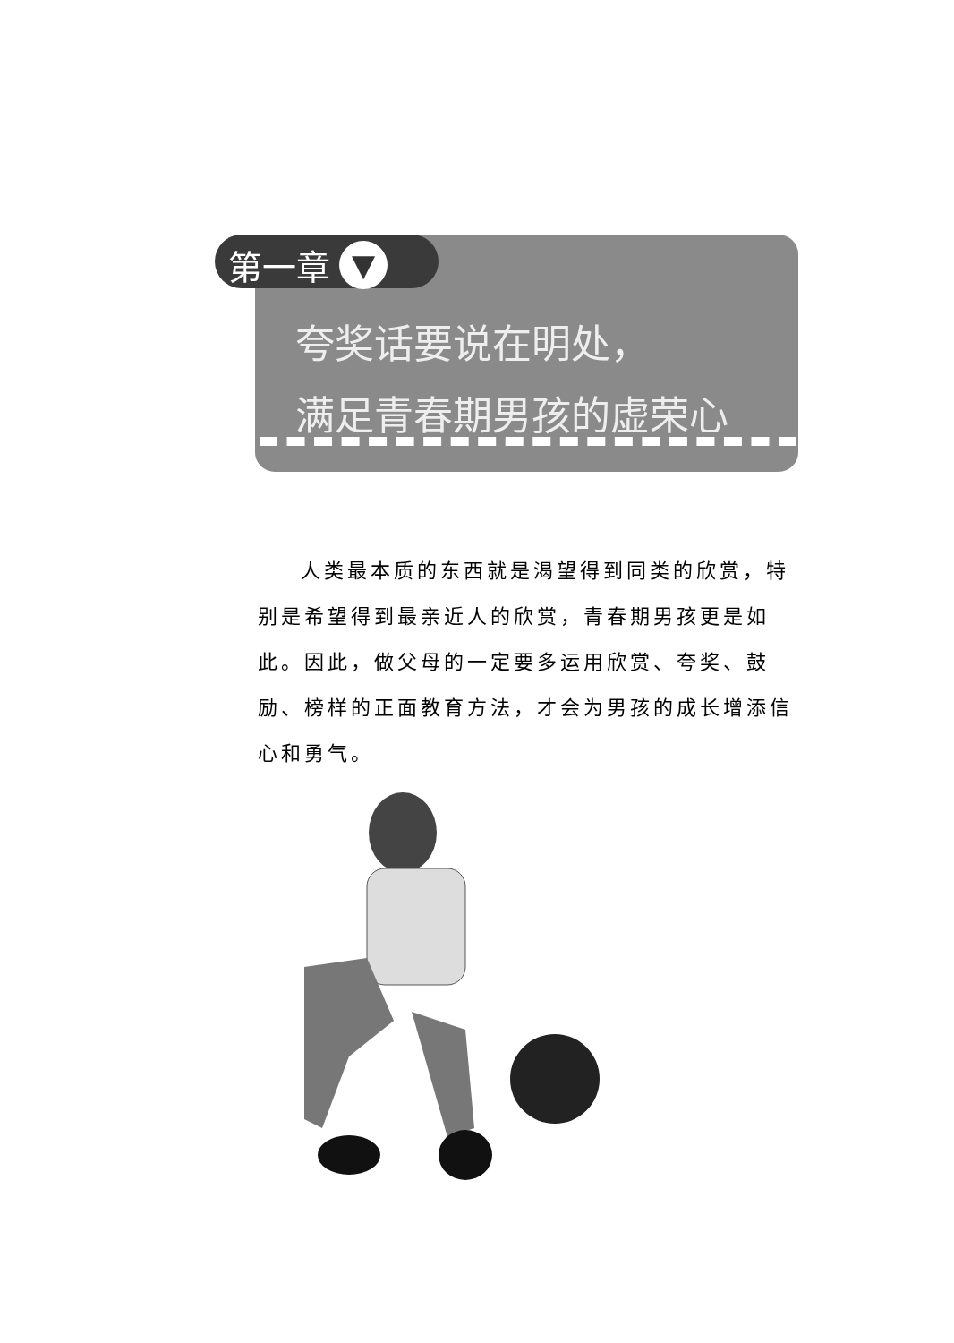第一章 ▼
夸奖话要说在明处，
满足青春期男孩的虚荣心
人类最本质的东西就是渴望得到同类的欣赏，特别是希望得到最亲近人的欣赏，青春期男孩更是如此。因此，做父母的一定要多运用欣赏、夸奖、鼓励、榜样的正面教育方法，才会为男孩的成长增添信心和勇气。